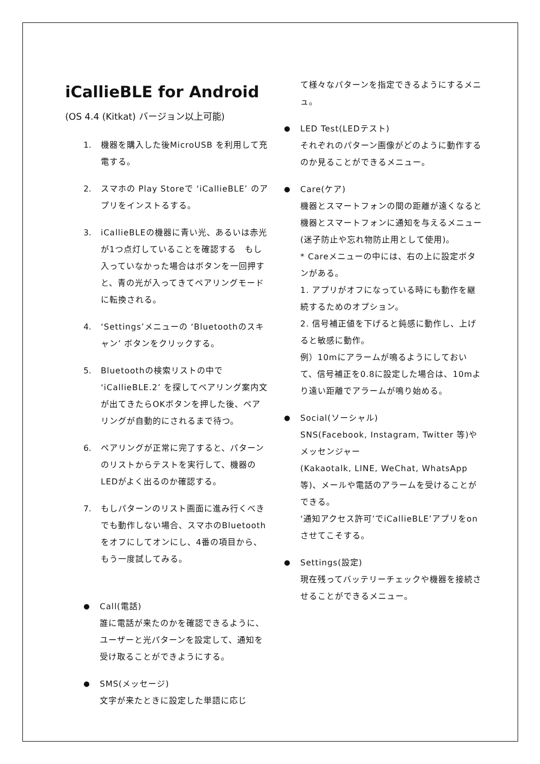iCallieBLE for Android
(OS 4.4 (Kitkat) バージョン以上可能)
1. 機器を購入した後MicroUSB を利用して充電する。
2. スマホの Play Storeで ‘iCallieBLE’ のアプリをインストるする。
3. iCallieBLEの機器に青い光、あるいは赤光が1つ点灯していることを確認する　もし入っていなかった場合はボタンを一回押すと、青の光が入ってきてペアリングモードに転換される。
4. ‘Settings’メニューの ‘Bluetoothのスキャン’ ボタンをクリックする。
5. Bluetoothの検索リストの中で ‘iCallieBLE.2’ を探してペアリング案内文が出てきたらOKボタンを押した後、ペアリングが自動的にされるまで待つ。
6. ペアリングが正常に完了すると、パターンのリストからテストを実行して、機器のLEDがよく出るのか確認する。
7. もしパターンのリスト画面に進み行くべきでも動作しない場合、スマホのBluetoothをオフにしてオンにし、4番の項目から、もう一度試してみる。
● Call(電話)
誰に電話が来たのかを確認できるように、ユーザーと光パターンを設定して、通知を受け取ることができようにする。
● SMS(メッセージ)
文字が来たときに設定した単語に応じ
て様々なパターンを指定できるようにするメニュ。
● LED Test(LEDテスト)
それぞれのパターン画像がどのように動作するのか見ることができるメニュー。
● Care(ケア)
機器とスマートフォンの間の距離が遠くなると機器とスマートフォンに通知を与えるメニュー (迷子防止や忘れ物防止用として使用)。
* Careメニューの中には、右の上に設定ボタンがある。
1. アプリがオフになっている時にも動作を継続するためのオプション。
2. 信号補正値を下げると鈍感に動作し、上げると敏感に動作。
例）10mにアラームが鳴るようにしておいて、信号補正を0.8に設定した場合は、10mより遠い距離でアラームが鳴り始める。
● Social(ソーシャル)
SNS(Facebook, Instagram, Twitter 等)やメッセンジャー
(Kakaotalk, LINE, WeChat, WhatsApp 等)、メールや電話のアラームを受けることができる。
‘通知アクセス許可’でiCallieBLE’アプリをonさせてこそする。
● Settings(設定)
現在残ってバッテリーチェックや機器を接続させることができるメニュー。